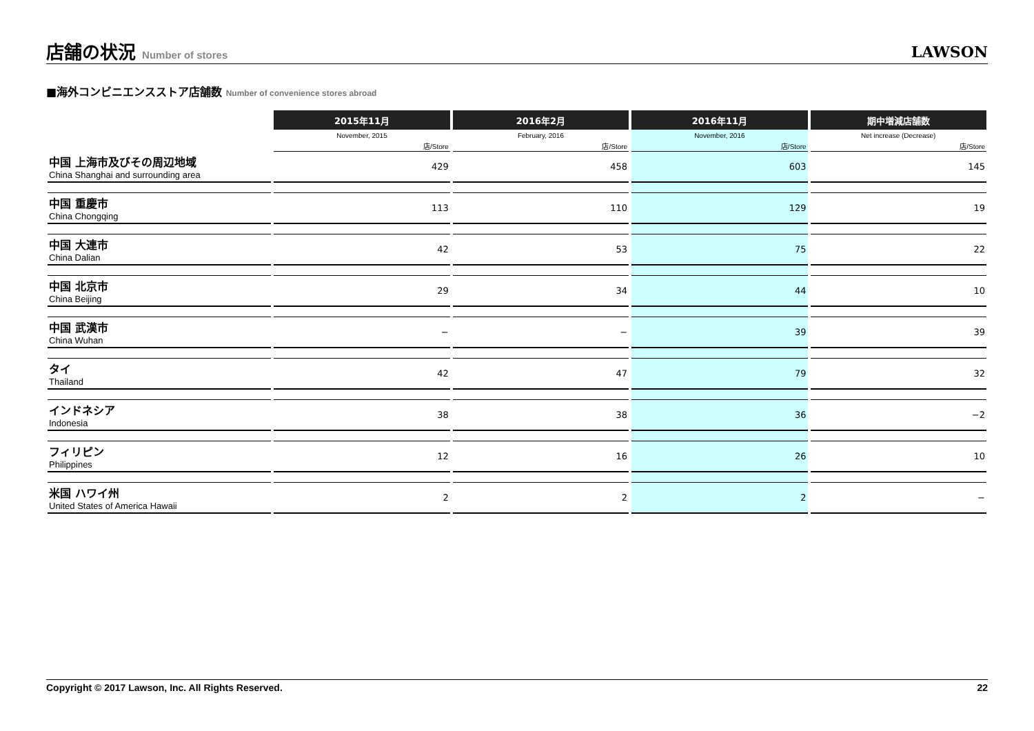店舗の状況 Number of stores
LAWSON
■海外コンビニエンスストア店舗数 Number of convenience stores abroad
| | 2015年11月 | 2016年2月 | 2016年11月 | 期中増減店舗数 |
| | November, 2015 | February, 2016 | November, 2016 | Net increase (Decrease) |
| | 店/Store | 店/Store | 店/Store | 店/Store |
| 中国 上海市及びその周辺地域 China Shanghai and surrounding area | 429 | 458 | 603 | 145 |
| 中国 重慶市 China Chongqing | 113 | 110 | 129 | 19 |
| 中国 大連市 China Dalian | 42 | 53 | 75 | 22 |
| 中国 北京市 China Beijing | 29 | 34 | 44 | 10 |
| 中国 武漢市 China Wuhan | − | − | 39 | 39 |
| タイ Thailand | 42 | 47 | 79 | 32 |
| インドネシア Indonesia | 38 | 38 | 36 | −2 |
| フィリピン Philippines | 12 | 16 | 26 | 10 |
| 米国 ハワイ州 United States of America Hawaii | 2 | 2 | 2 | − |
Copyright © 2017 Lawson, Inc. All Rights Reserved. 22